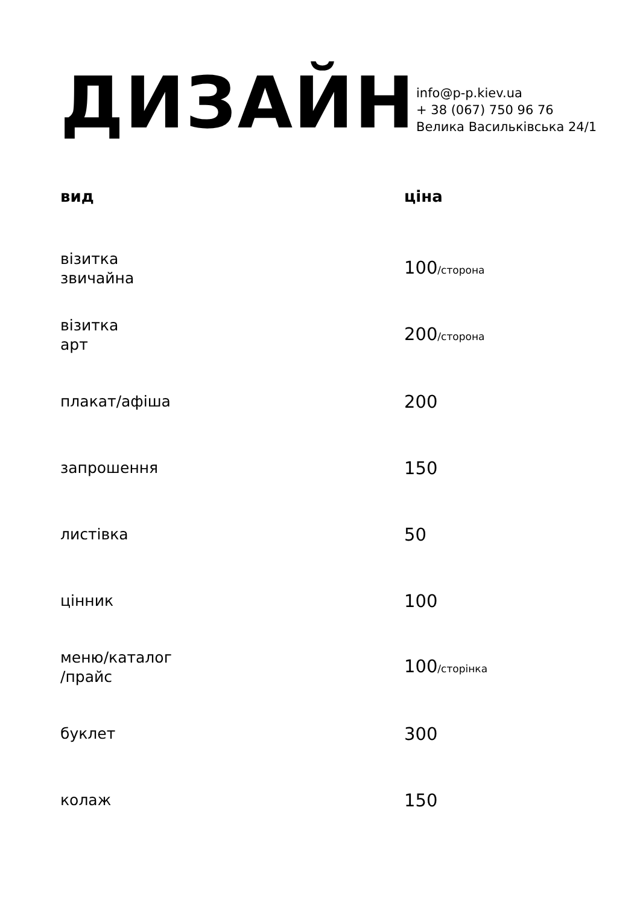ДИЗАЙН
info@p-p.kiev.ua
+ 38 (067) 750 96 76
Велика Васильківська 24/1
| вид | ціна |
| --- | --- |
| візитка звичайна | 100 /сторона |
| візитка арт | 200 /сторона |
| плакат/афіша | 200 |
| запрошення | 150 |
| листівка | 50 |
| цінник | 100 |
| меню/каталог /прайс | 100 /сторінка |
| буклет | 300 |
| колаж | 150 |